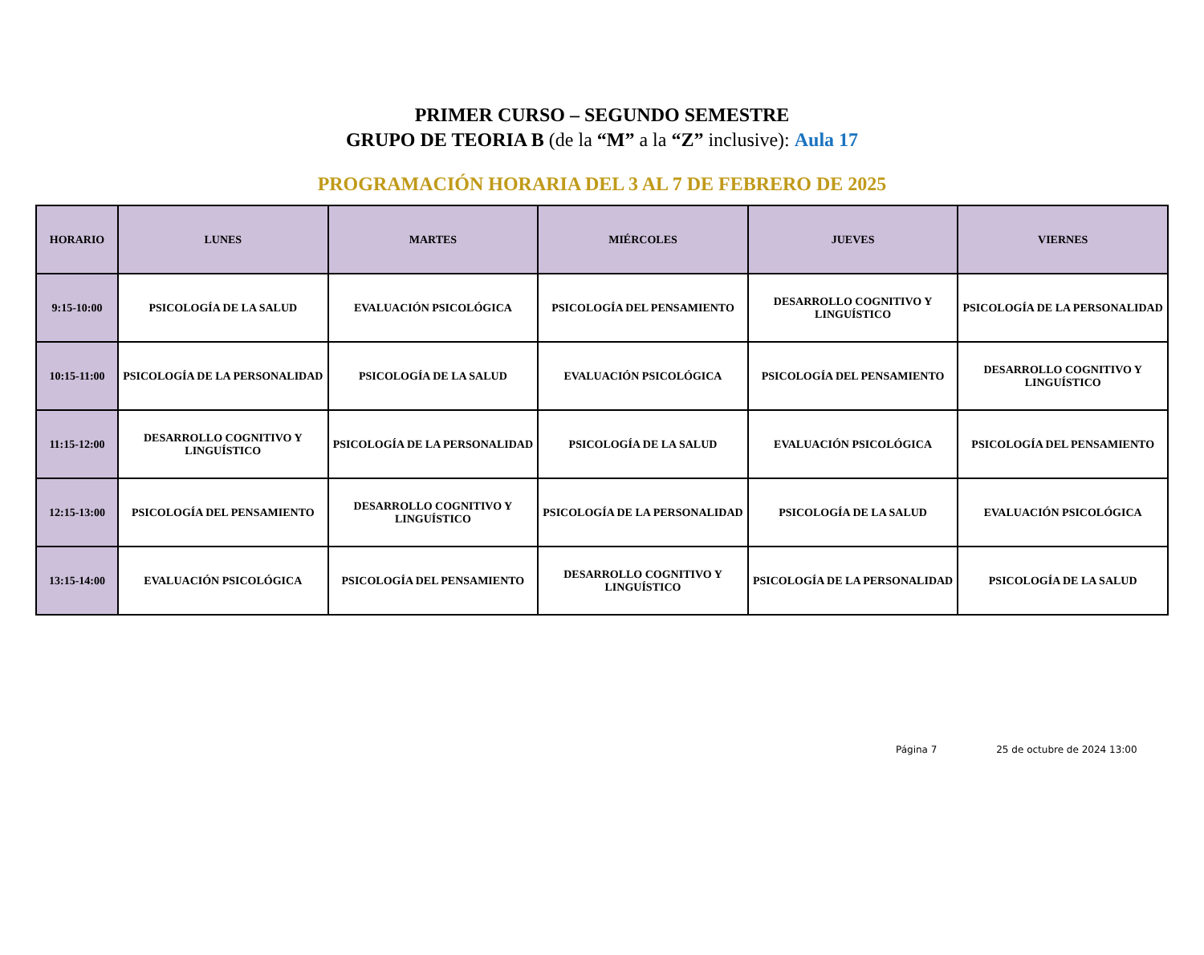PRIMER CURSO – SEGUNDO SEMESTRE
GRUPO DE TEORIA B (de la “M” a la “Z” inclusive): Aula 17
PROGRAMACIÓN HORARIA DEL 3 AL 7 DE FEBRERO DE 2025
| HORARIO | LUNES | MARTES | MIÉRCOLES | JUEVES | VIERNES |
| --- | --- | --- | --- | --- | --- |
| 9:15-10:00 | PSICOLOGÍA DE LA SALUD | EVALUACIÓN PSICOLÓGICA | PSICOLOGÍA DEL PENSAMIENTO | DESARROLLO COGNITIVO Y LINGUÍSTICO | PSICOLOGÍA DE LA PERSONALIDAD |
| 10:15-11:00 | PSICOLOGÍA DE LA PERSONALIDAD | PSICOLOGÍA DE LA SALUD | EVALUACIÓN PSICOLÓGICA | PSICOLOGÍA DEL PENSAMIENTO | DESARROLLO COGNITIVO Y LINGUÍSTICO |
| 11:15-12:00 | DESARROLLO COGNITIVO Y LINGUÍSTICO | PSICOLOGÍA DE LA PERSONALIDAD | PSICOLOGÍA DE LA SALUD | EVALUACIÓN PSICOLÓGICA | PSICOLOGÍA DEL PENSAMIENTO |
| 12:15-13:00 | PSICOLOGÍA DEL PENSAMIENTO | DESARROLLO COGNITIVO Y LINGUÍSTICO | PSICOLOGÍA DE LA PERSONALIDAD | PSICOLOGÍA DE LA SALUD | EVALUACIÓN PSICOLÓGICA |
| 13:15-14:00 | EVALUACIÓN PSICOLÓGICA | PSICOLOGÍA DEL PENSAMIENTO | DESARROLLO COGNITIVO Y LINGUÍSTICO | PSICOLOGÍA DE LA PERSONALIDAD | PSICOLOGÍA DE LA SALUD |
Página 7 25 de octubre de 2024 13:00